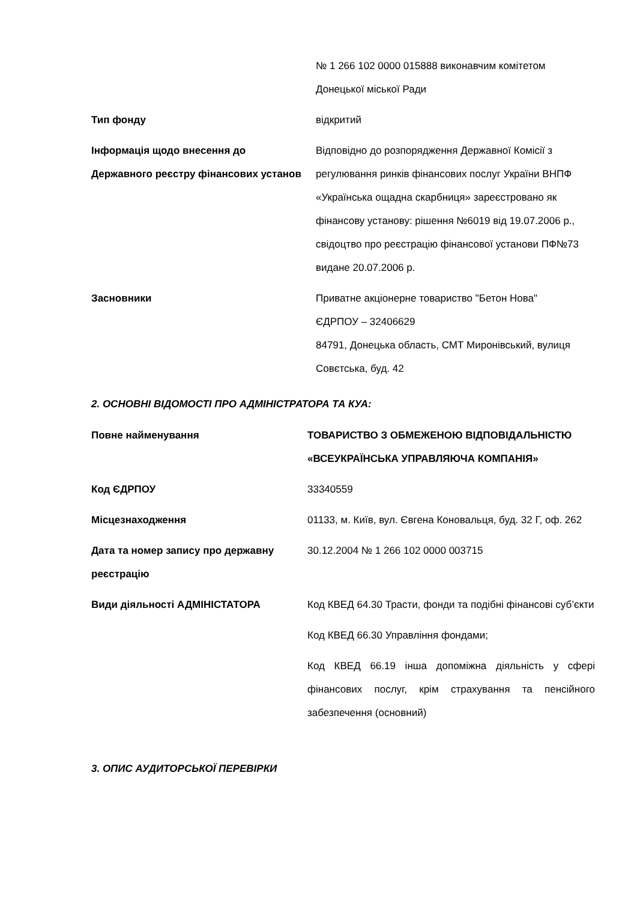| | № 1 266 102 0000 015888 виконавчим комітетом Донецької міської Ради |
| Тип фонду | відкритий |
| Інформація щодо внесення до Державного реєстру фінансових установ | Відповідно до розпорядження Державної Комісії з регулювання ринків фінансових послуг України ВНПФ «Українська ощадна скарбниця» зареєстровано як фінансову установу: рішення №6019 від 19.07.2006 р., свідоцтво про реєстрацію фінансової установи ПФ№73 видане 20.07.2006 р. |
| Засновники | Приватне акціонерне товариство "Бетон Нова" ЄДРПОУ – 32406629 84791, Донецька область, СМТ Миронівський, вулиця Совєтська, буд. 42 |
2. ОСНОВНІ ВІДОМОСТІ ПРО АДМІНІСТРАТОРА ТА КУА:
| Повне найменування | ТОВАРИСТВО З ОБМЕЖЕНОЮ ВІДПОВІДАЛЬНІСТЮ «ВСЕУКРАЇНСЬКА УПРАВЛЯЮЧА КОМПАНІЯ» |
| Код ЄДРПОУ | 33340559 |
| Місцезнаходження | 01133, м. Київ, вул. Євгена Коновальця, буд. 32 Г, оф. 262 |
| Дата та номер запису про державну реєстрацію | 30.12.2004 № 1 266 102 0000 003715 |
| Види діяльності АДМІНІСТАТОРА | Код КВЕД 64.30 Трасти, фонди та подібні фінансові суб’єкти Код КВЕД 66.30 Управління фондами; Код КВЕД 66.19 інша допоміжна діяльність у сфері фінансових послуг, крім страхування та пенсійного забезпечення (основний) |
3. ОПИС АУДИТОРСЬКОЇ ПЕРЕВІРКИ